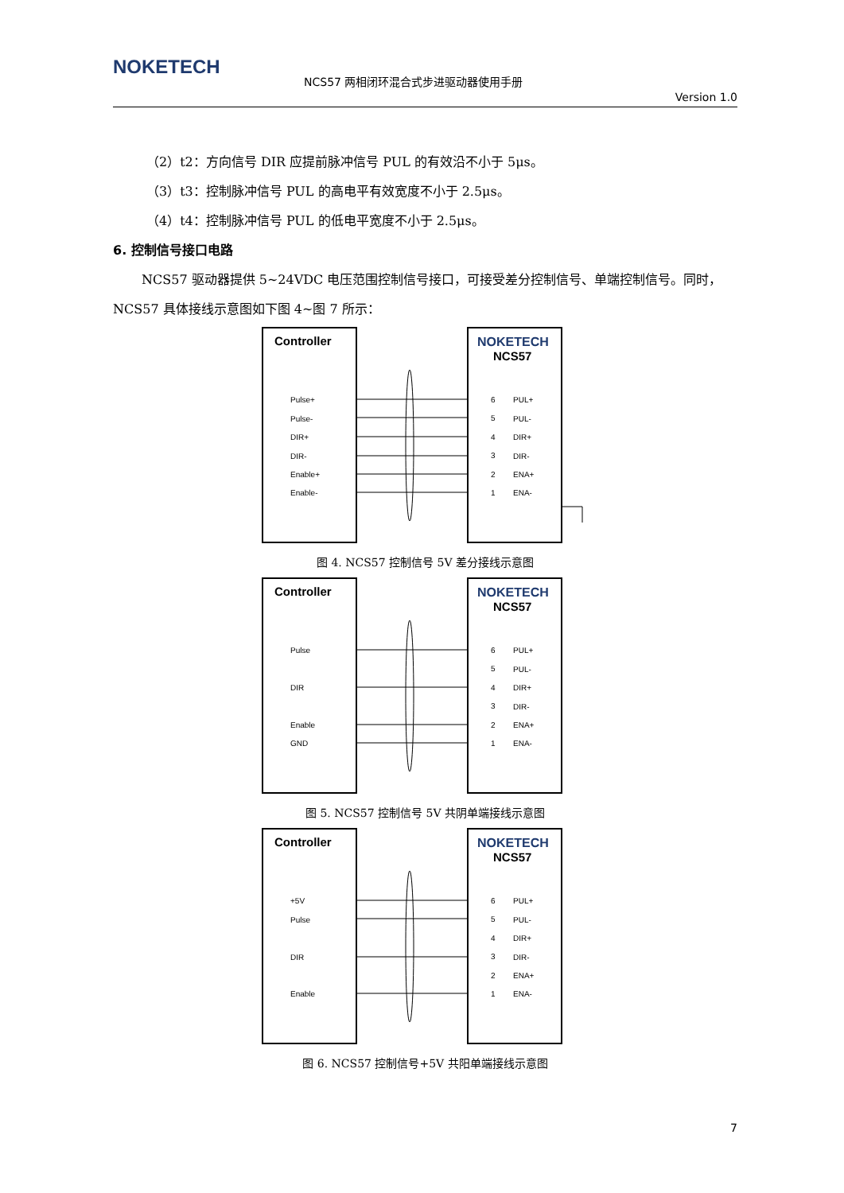NOKETECH
NCS57 两相闭环混合式步进驱动器使用手册
Version 1.0
（2）t2：方向信号 DIR 应提前脉冲信号 PUL 的有效沿不小于 5μs。
（3）t3：控制脉冲信号 PUL 的高电平有效宽度不小于 2.5μs。
（4）t4：控制脉冲信号 PUL 的低电平宽度不小于 2.5μs。
6. 控制信号接口电路
NCS57 驱动器提供 5~24VDC 电压范围控制信号接口，可接受差分控制信号、单端控制信号。同时，NCS57 具体接线示意图如下图 4~图 7 所示：
Controller
NOKETECH
NCS57
Pulse+
Pulse-
DIR+
DIR-
Enable+
Enable-
6
5
4
3
2
1
PUL+
PUL-
DIR+
DIR-
ENA+
ENA-
图 4. NCS57 控制信号 5V 差分接线示意图
Controller
NOKETECH
NCS57
Pulse
DIR
Enable
GND
6
5
4
3
2
1
PUL+
PUL-
DIR+
DIR-
ENA+
ENA-
图 5. NCS57 控制信号 5V 共阴单端接线示意图
Controller
NOKETECH
NCS57
+5V
Pulse
DIR
Enable
6
5
4
3
2
1
PUL+
PUL-
DIR+
DIR-
ENA+
ENA-
图 6. NCS57 控制信号+5V 共阳单端接线示意图
7